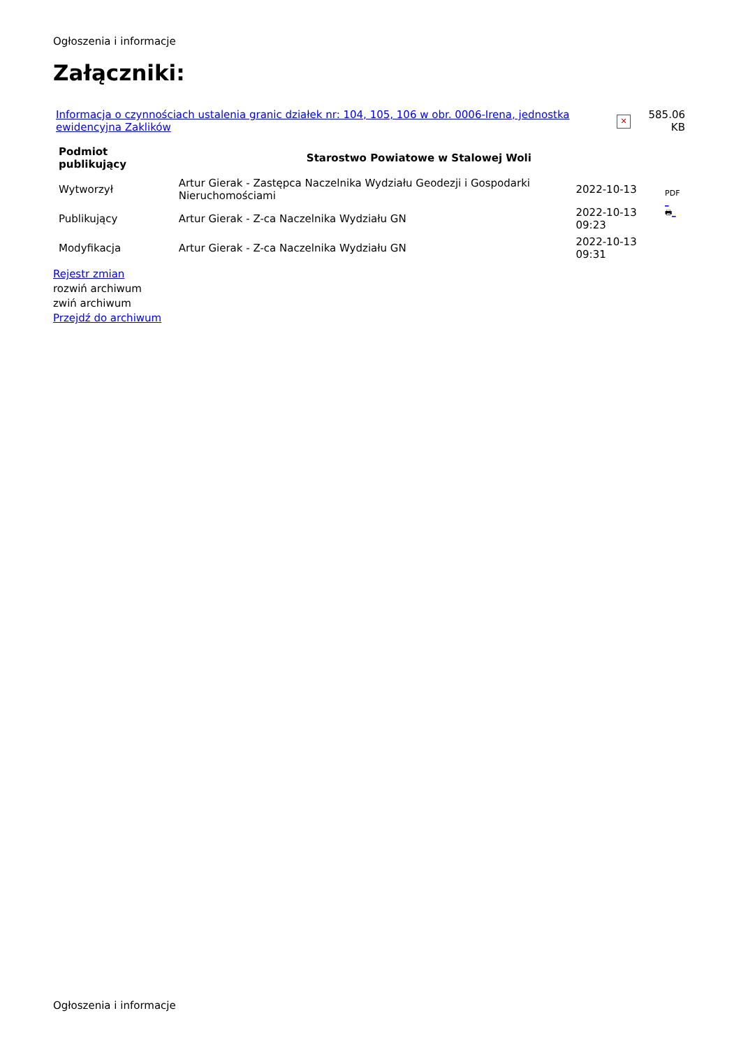Ogłoszenia i informacje
Załączniki:
| Informacja o czynnościach ustalenia granic działek nr: 104, 105, 106 w obr. 0006-Irena, jednostka ewidencyjna Zaklików | ✕ | 585.06 KB |
| Podmiot publikujący | Starostwo Powiatowe w Stalowej Woli | | |
| Wytworzył | Artur Gierak - Zastępca Naczelnika Wydziału Geodezji i Gospodarki Nieruchomościami | 2022-10-13 | PDF _ 🖶 _ |
| Publikujący | Artur Gierak - Z-ca Naczelnika Wydziału GN | 2022-10-13 09:23 | |
| Modyfikacja | Artur Gierak - Z-ca Naczelnika Wydziału GN | 2022-10-13 09:31 | |
Rejestr zmian
rozwiń archiwum
zwiń archiwum
Przejdź do archiwum
Ogłoszenia i informacje